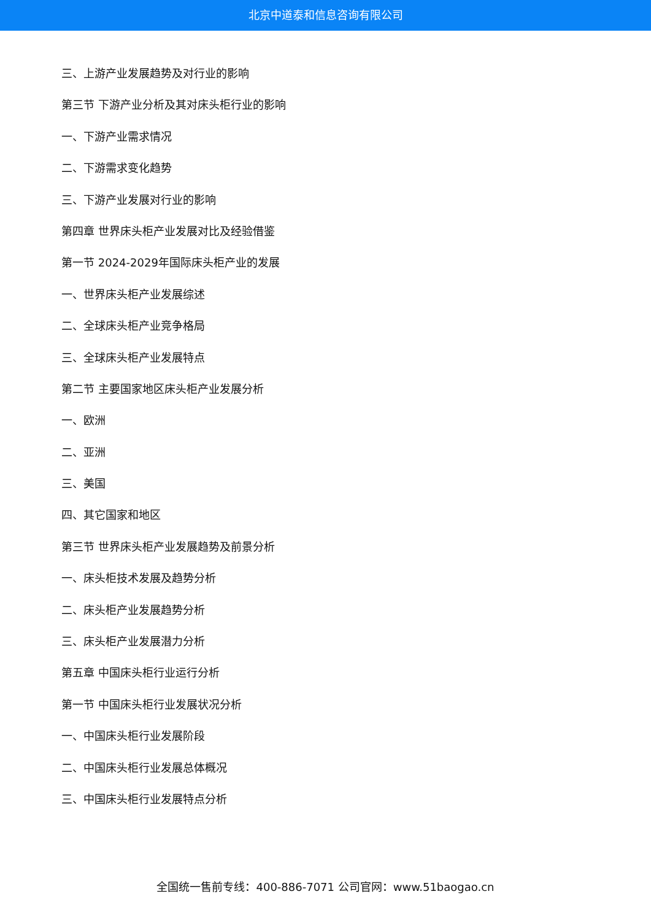北京中道泰和信息咨询有限公司
三、上游产业发展趋势及对行业的影响
第三节 下游产业分析及其对床头柜行业的影响
一、下游产业需求情况
二、下游需求变化趋势
三、下游产业发展对行业的影响
第四章 世界床头柜产业发展对比及经验借鉴
第一节 2024-2029年国际床头柜产业的发展
一、世界床头柜产业发展综述
二、全球床头柜产业竞争格局
三、全球床头柜产业发展特点
第二节 主要国家地区床头柜产业发展分析
一、欧洲
二、亚洲
三、美国
四、其它国家和地区
第三节 世界床头柜产业发展趋势及前景分析
一、床头柜技术发展及趋势分析
二、床头柜产业发展趋势分析
三、床头柜产业发展潜力分析
第五章 中国床头柜行业运行分析
第一节 中国床头柜行业发展状况分析
一、中国床头柜行业发展阶段
二、中国床头柜行业发展总体概况
三、中国床头柜行业发展特点分析
全国统一售前专线：400-886-7071 公司官网：www.51baogao.cn